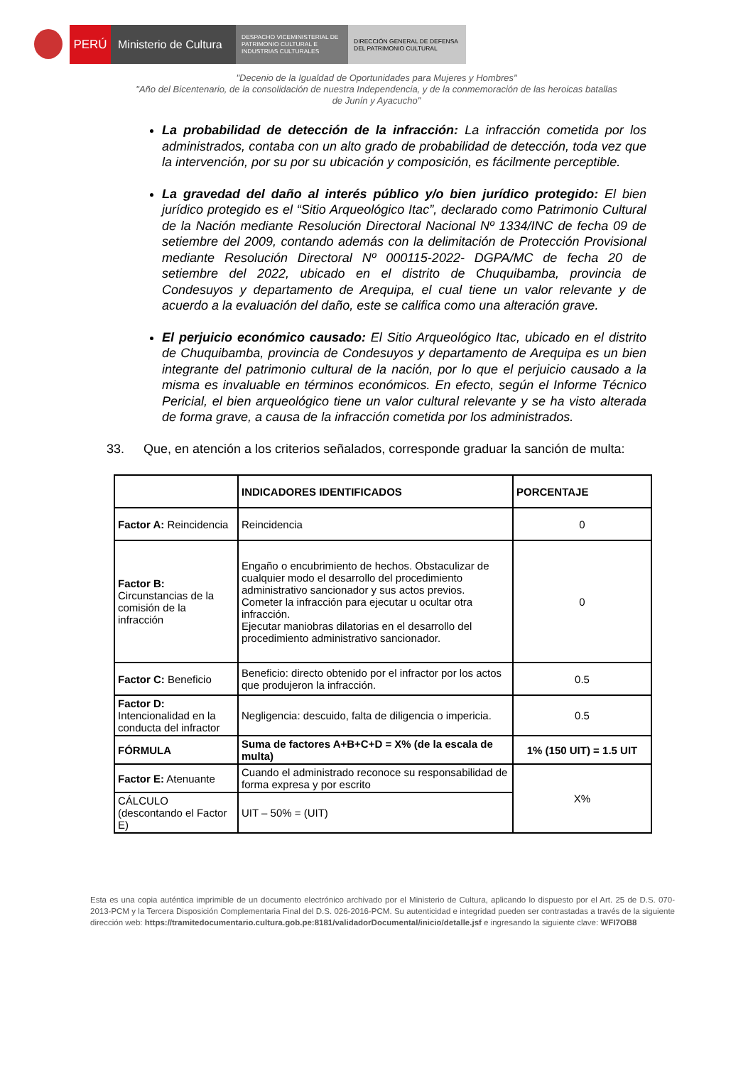PERÚ Ministerio de Cultura
DESPACHO VICEMINISTERIAL DE
PATRIMONIO CULTURAL E
INDUSTRIAS CULTURALES
DIRECCIÓN GENERAL DE DEFENSA
DEL PATRIMONIO CULTURAL
"Decenio de la Igualdad de Oportunidades para Mujeres y Hombres"
"Año del Bicentenario, de la consolidación de nuestra Independencia, y de la conmemoración de las heroicas batallas
de Junín y Ayacucho"
La probabilidad de detección de la infracción: La infracción cometida por los administrados, contaba con un alto grado de probabilidad de detección, toda vez que la intervención, por su por su ubicación y composición, es fácilmente perceptible.
La gravedad del daño al interés público y/o bien jurídico protegido: El bien jurídico protegido es el “Sitio Arqueológico Itac”, declarado como Patrimonio Cultural de la Nación mediante Resolución Directoral Nacional Nº 1334/INC de fecha 09 de setiembre del 2009, contando además con la delimitación de Protección Provisional mediante Resolución Directoral Nº 000115-2022- DGPA/MC de fecha 20 de setiembre del 2022, ubicado en el distrito de Chuquibamba, provincia de Condesuyos y departamento de Arequipa, el cual tiene un valor relevante y de acuerdo a la evaluación del daño, este se califica como una alteración grave.
El perjuicio económico causado: El Sitio Arqueológico Itac, ubicado en el distrito de Chuquibamba, provincia de Condesuyos y departamento de Arequipa es un bien integrante del patrimonio cultural de la nación, por lo que el perjuicio causado a la misma es invaluable en términos económicos. En efecto, según el Informe Técnico Pericial, el bien arqueológico tiene un valor cultural relevante y se ha visto alterada de forma grave, a causa de la infracción cometida por los administrados.
33. Que, en atención a los criterios señalados, corresponde graduar la sanción de multa:
| | INDICADORES IDENTIFICADOS | PORCENTAJE |
| --- | --- | --- |
| Factor A: Reincidencia | Reincidencia | 0 |
| Factor B: Circunstancias de la comisión de la infracción | Engaño o encubrimiento de hechos. Obstaculizar de cualquier modo el desarrollo del procedimiento administrativo sancionador y sus actos previos. Cometer la infracción para ejecutar u ocultar otra infracción. Ejecutar maniobras dilatorias en el desarrollo del procedimiento administrativo sancionador. | 0 |
| Factor C: Beneficio | Beneficio: directo obtenido por el infractor por los actos que produjeron la infracción. | 0.5 |
| Factor D: Intencionalidad en la conducta del infractor | Negligencia: descuido, falta de diligencia o impericia. | 0.5 |
| FÓRMULA | Suma de factores A+B+C+D = X% (de la escala de multa) | 1% (150 UIT) = 1.5 UIT |
| Factor E: Atenuante | Cuando el administrado reconoce su responsabilidad de forma expresa y por escrito | X% |
| CÁLCULO (descontando el Factor E) | UIT – 50% = (UIT) | |
Esta es una copia auténtica imprimible de un documento electrónico archivado por el Ministerio de Cultura, aplicando lo dispuesto por el Art. 25 de D.S. 070-2013-PCM y la Tercera Disposición Complementaria Final del D.S. 026-2016-PCM. Su autenticidad e integridad pueden ser contrastadas a través de la siguiente dirección web: https://tramitedocumentario.cultura.gob.pe:8181/validadorDocumental/inicio/detalle.jsf e ingresando la siguiente clave: WFI7OB8